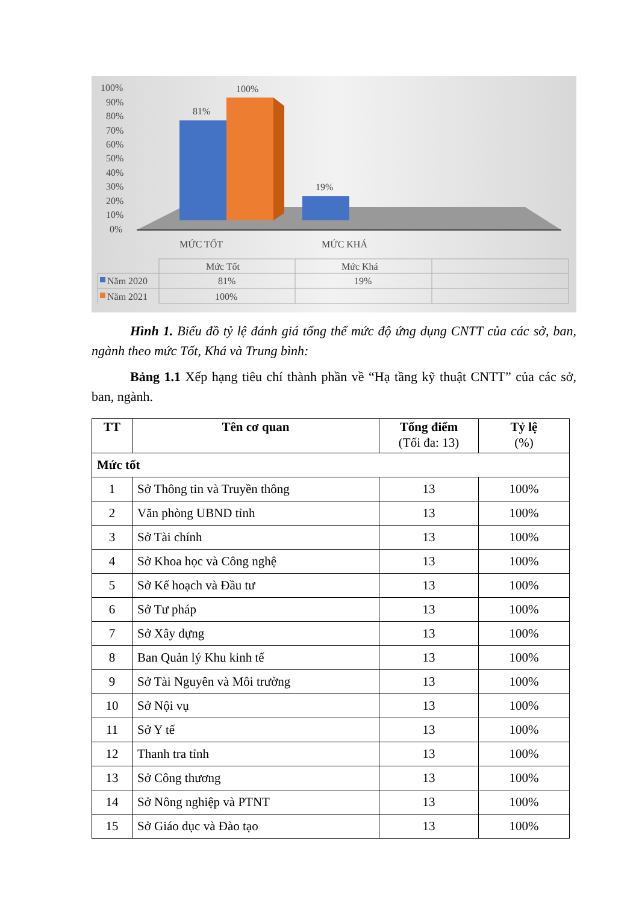100%
90%
80%
70%
60%
50%
40%
30%
20%
10%
0%
81%
100%
19%
MỨC TỐT
MỨC KHÁ
Mức Tốt
Mức Khá
Năm 2020
81%
19%
Năm 2021
100%
Hình 1. Biểu đồ tỷ lệ đánh giá tổng thể mức độ ứng dụng CNTT của các sở, ban, ngành theo mức Tốt, Khá và Trung bình:
Bảng 1.1 Xếp hạng tiêu chí thành phần về “Hạ tầng kỹ thuật CNTT” của các sở, ban, ngành.
| TT | Tên cơ quan | Tổng điểm (Tối đa: 13) | Tỷ lệ (%) |
| --- | --- | --- | --- |
| Mức tốt | | | |
| 1 | Sở Thông tin và Truyền thông | 13 | 100% |
| 2 | Văn phòng UBND tỉnh | 13 | 100% |
| 3 | Sở Tài chính | 13 | 100% |
| 4 | Sở Khoa học và Công nghệ | 13 | 100% |
| 5 | Sở Kế hoạch và Đầu tư | 13 | 100% |
| 6 | Sở Tư pháp | 13 | 100% |
| 7 | Sở Xây dựng | 13 | 100% |
| 8 | Ban Quản lý Khu kinh tế | 13 | 100% |
| 9 | Sở Tài Nguyên và Môi trường | 13 | 100% |
| 10 | Sở Nội vụ | 13 | 100% |
| 11 | Sở Y tế | 13 | 100% |
| 12 | Thanh tra tỉnh | 13 | 100% |
| 13 | Sở Công thương | 13 | 100% |
| 14 | Sở Nông nghiệp và PTNT | 13 | 100% |
| 15 | Sở Giáo dục và Đào tạo | 13 | 100% |